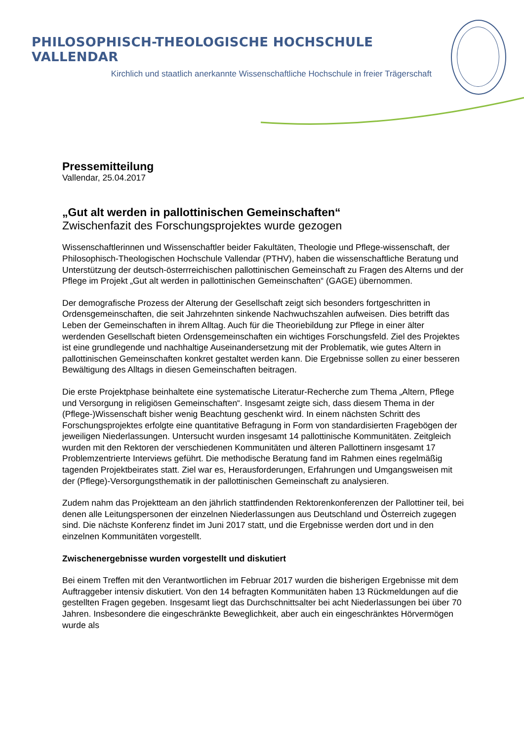PHILOSOPHISCH-THEOLOGISCHE HOCHSCHULE VALLENDAR
Kirchlich und staatlich anerkannte Wissenschaftliche Hochschule in freier Trägerschaft
Pressemitteilung
Vallendar, 25.04.2017
„Gut alt werden in pallottinischen Gemeinschaften“
Zwischenfazit des Forschungsprojektes wurde gezogen
Wissenschaftlerinnen und Wissenschaftler beider Fakultäten, Theologie und Pflege-wissenschaft, der Philosophisch-Theologischen Hochschule Vallendar (PTHV), haben die wissenschaftliche Beratung und Unterstützung der deutsch-österrreichischen pallottinischen Gemeinschaft zu Fragen des Alterns und der Pflege im Projekt „Gut alt werden in pallottinischen Gemeinschaften“ (GAGE) übernommen.
Der demografische Prozess der Alterung der Gesellschaft zeigt sich besonders fortgeschritten in Ordensgemeinschaften, die seit Jahrzehnten sinkende Nachwuchszahlen aufweisen. Dies betrifft das Leben der Gemeinschaften in ihrem Alltag. Auch für die Theoriebildung zur Pflege in einer älter werdenden Gesellschaft bieten Ordensgemeinschaften ein wichtiges Forschungsfeld. Ziel des Projektes ist eine grundlegende und nachhaltige Auseinandersetzung mit der Problematik, wie gutes Altern in pallottinischen Gemeinschaften konkret gestaltet werden kann. Die Ergebnisse sollen zu einer besseren Bewältigung des Alltags in diesen Gemeinschaften beitragen.
Die erste Projektphase beinhaltete eine systematische Literatur-Recherche zum Thema „Altern, Pflege und Versorgung in religiösen Gemeinschaften“. Insgesamt zeigte sich, dass diesem Thema in der (Pflege-)Wissenschaft bisher wenig Beachtung geschenkt wird. In einem nächsten Schritt des Forschungsprojektes erfolgte eine quantitative Befragung in Form von standardisierten Fragebögen der jeweiligen Niederlassungen. Untersucht wurden insgesamt 14 pallottinische Kommunitäten. Zeitgleich wurden mit den Rektoren der verschiedenen Kommunitäten und älteren Pallottinern insgesamt 17 Problemzentrierte Interviews geführt. Die methodische Beratung fand im Rahmen eines regelmäßig tagenden Projektbeirates statt. Ziel war es, Herausforderungen, Erfahrungen und Umgangsweisen mit der (Pflege)-Versorgungsthematik in der pallottinischen Gemeinschaft zu analysieren.
Zudem nahm das Projektteam an den jährlich stattfindenden Rektorenkonferenzen der Pallottiner teil, bei denen alle Leitungspersonen der einzelnen Niederlassungen aus Deutschland und Österreich zugegen sind. Die nächste Konferenz findet im Juni 2017 statt, und die Ergebnisse werden dort und in den einzelnen Kommunitäten vorgestellt.
Zwischenergebnisse wurden vorgestellt und diskutiert
Bei einem Treffen mit den Verantwortlichen im Februar 2017 wurden die bisherigen Ergebnisse mit dem Auftraggeber intensiv diskutiert. Von den 14 befragten Kommunitäten haben 13 Rückmeldungen auf die gestellten Fragen gegeben. Insgesamt liegt das Durchschnittsalter bei acht Niederlassungen bei über 70 Jahren. Insbesondere die eingeschränkte Beweglichkeit, aber auch ein eingeschränktes Hörvermögen wurde als